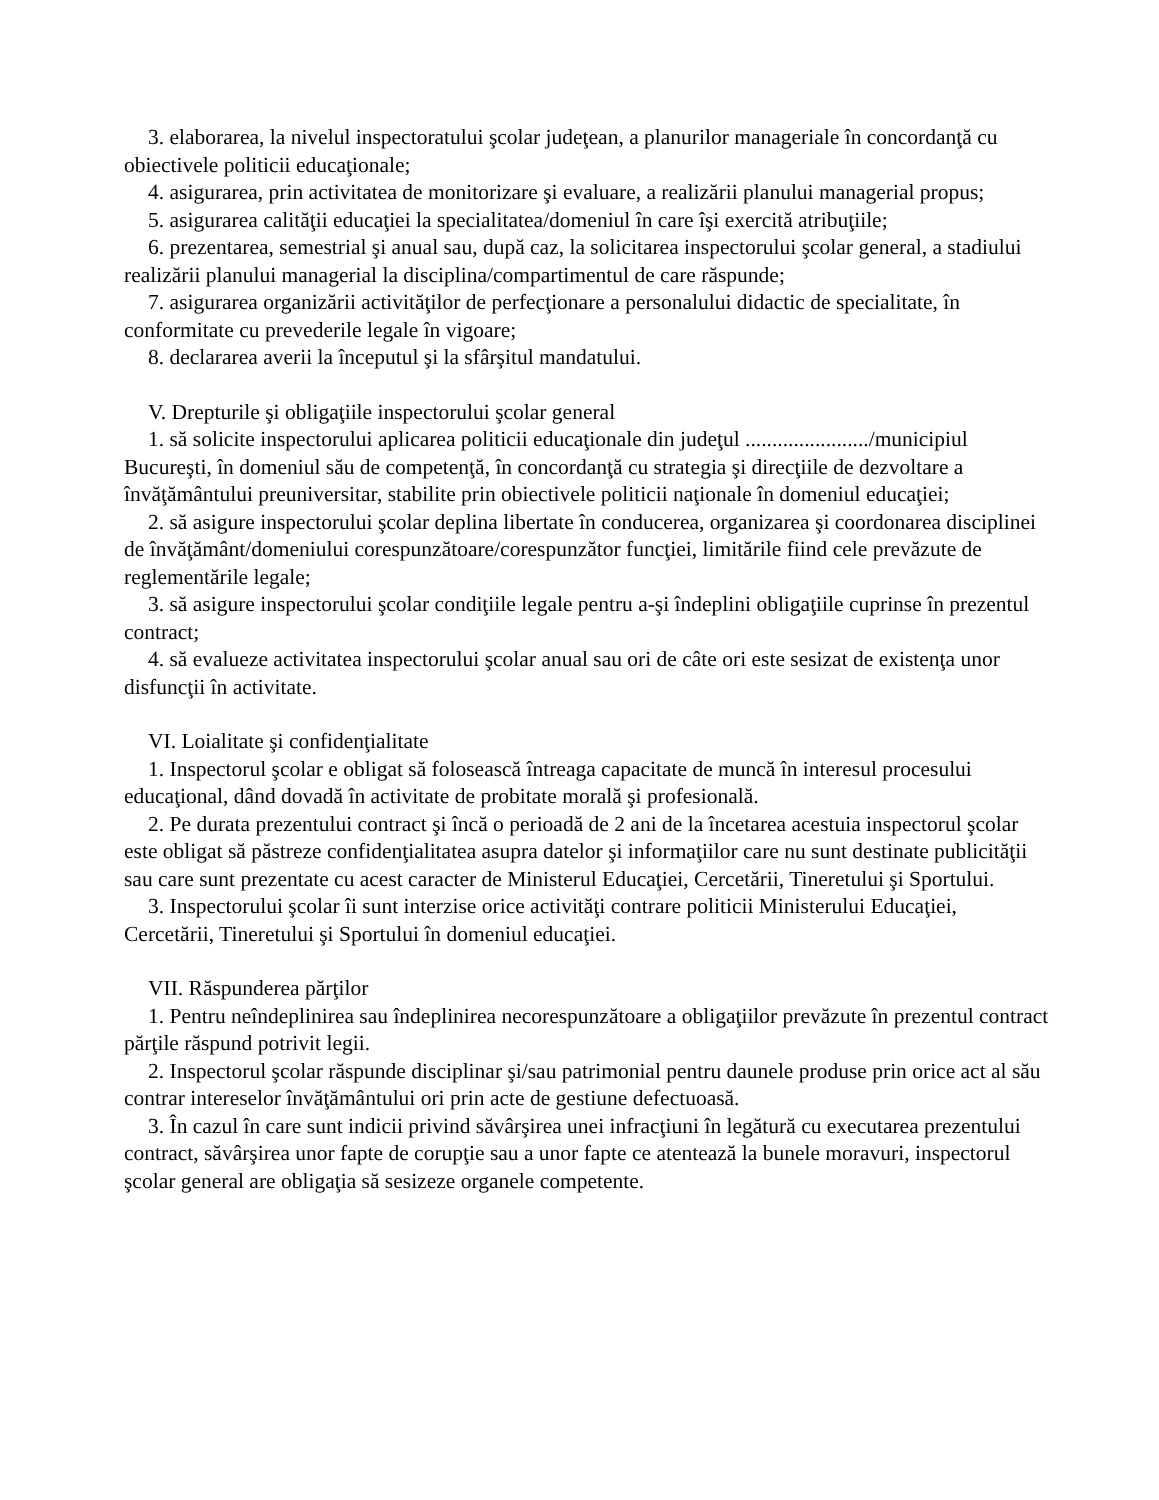3. elaborarea, la nivelul inspectoratului şcolar judeţean, a planurilor manageriale în concordanţă cu obiectivele politicii educaţionale;
4. asigurarea, prin activitatea de monitorizare şi evaluare, a realizării planului managerial propus;
5. asigurarea calităţii educaţiei la specialitatea/domeniul în care îşi exercită atribuţiile;
6. prezentarea, semestrial şi anual sau, după caz, la solicitarea inspectorului şcolar general, a stadiului realizării planului managerial la disciplina/compartimentul de care răspunde;
7. asigurarea organizării activităţilor de perfecţionare a personalului didactic de specialitate, în conformitate cu prevederile legale în vigoare;
8. declararea averii la începutul şi la sfârşitul mandatului.
V. Drepturile şi obligaţiile inspectorului şcolar general
1. să solicite inspectorului aplicarea politicii educaţionale din judeţul ......................./municipiul Bucureşti, în domeniul său de competenţă, în concordanţă cu strategia şi direcţiile de dezvoltare a învăţământului preuniversitar, stabilite prin obiectivele politicii naţionale în domeniul educaţiei;
2. să asigure inspectorului şcolar deplina libertate în conducerea, organizarea şi coordonarea disciplinei de învăţământ/domeniului corespunzătoare/corespunzător funcţiei, limitările fiind cele prevăzute de reglementările legale;
3. să asigure inspectorului şcolar condiţiile legale pentru a-şi îndeplini obligaţiile cuprinse în prezentul contract;
4. să evalueze activitatea inspectorului şcolar anual sau ori de câte ori este sesizat de existenţa unor disfuncţii în activitate.
VI. Loialitate şi confidenţialitate
1. Inspectorul şcolar e obligat să folosească întreaga capacitate de muncă în interesul procesului educaţional, dând dovadă în activitate de probitate morală şi profesională.
2. Pe durata prezentului contract şi încă o perioadă de 2 ani de la încetarea acestuia inspectorul şcolar este obligat să păstreze confidenţialitatea asupra datelor şi informaţiilor care nu sunt destinate publicităţii sau care sunt prezentate cu acest caracter de Ministerul Educaţiei, Cercetării, Tineretului şi Sportului.
3. Inspectorului şcolar îi sunt interzise orice activităţi contrare politicii Ministerului Educaţiei, Cercetării, Tineretului şi Sportului în domeniul educaţiei.
VII. Răspunderea părţilor
1. Pentru neîndeplinirea sau îndeplinirea necorespunzătoare a obligaţiilor prevăzute în prezentul contract părţile răspund potrivit legii.
2. Inspectorul şcolar răspunde disciplinar şi/sau patrimonial pentru daunele produse prin orice act al său contrar intereselor învăţământului ori prin acte de gestiune defectuoasă.
3. În cazul în care sunt indicii privind săvârşirea unei infracţiuni în legătură cu executarea prezentului contract, săvârşirea unor fapte de corupţie sau a unor fapte ce atentează la bunele moravuri, inspectorul şcolar general are obligaţia să sesizeze organele competente.